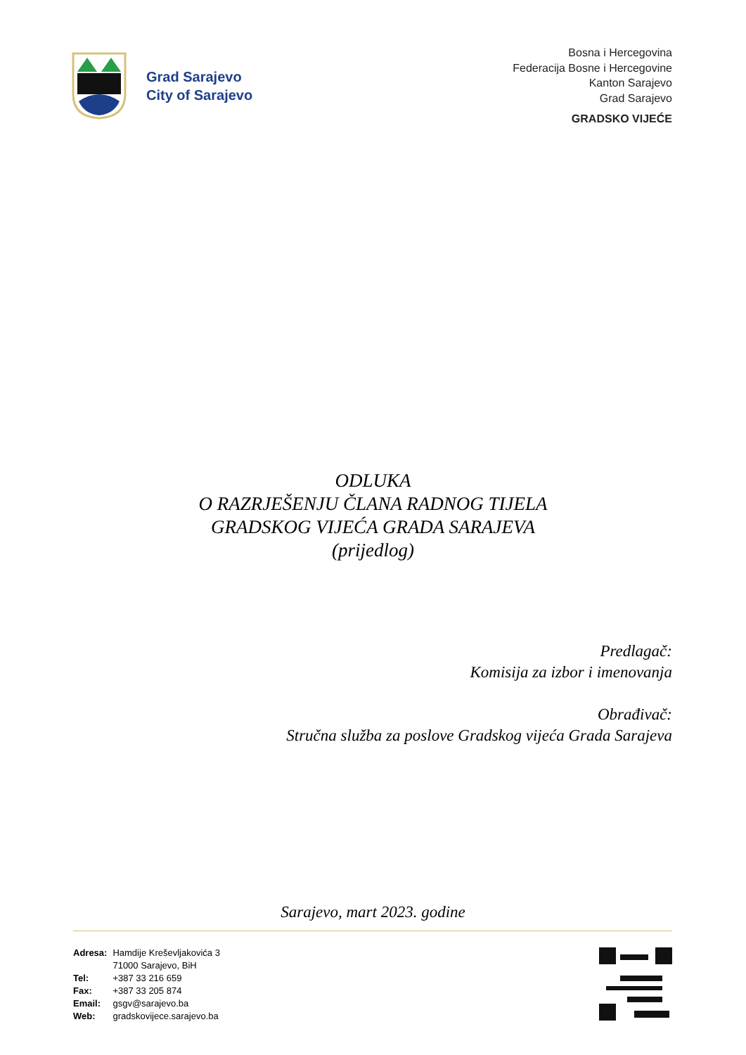Grad Sarajevo
City of Sarajevo
Bosna i Hercegovina
Federacija Bosne i Hercegovine
Kanton Sarajevo
Grad Sarajevo
GRADSKO VIJEĆE
ODLUKA
O RAZRJEŠENJU ČLANA RADNOG TIJELA
GRADSKOG VIJEĆA GRADA SARAJEVA
(prijedlog)
Predlagač:
Komisija za izbor i imenovanja
Obrađivač:
Stručna služba za poslove Gradskog vijeća Grada Sarajeva
Sarajevo, mart 2023. godine
| Adresa: | Hamdije Kreševljakovića 3 |
| | 71000 Sarajevo, BiH |
| Tel: | +387 33 216 659 |
| Fax: | +387 33 205 874 |
| Email: | gsgv@sarajevo.ba |
| Web: | gradskovijece.sarajevo.ba |